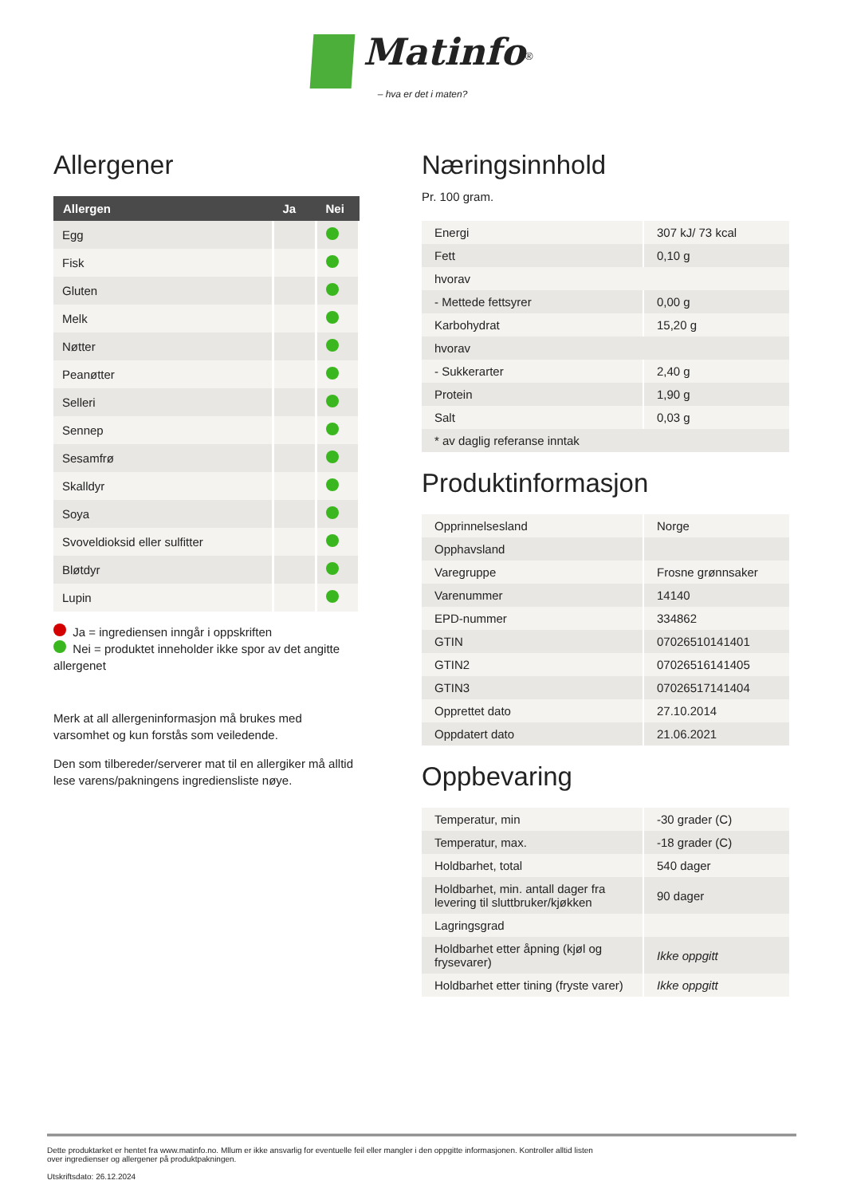Matinfo<sup>®</sup>
– hva er det i maten?
Allergener
| Allergen | Ja | Nei |
| --- | --- | --- |
| Egg | | |
| Fisk | | |
| Gluten | | |
| Melk | | |
| Nøtter | | |
| Peanøtter | | |
| Selleri | | |
| Sennep | | |
| Sesamfrø | | |
| Skalldyr | | |
| Soya | | |
| Svoveldioksid eller sulfitter | | |
| Bløtdyr | | |
| Lupin | | |
Ja = ingrediensen inngår i oppskriften
Nei = produktet inneholder ikke spor av det angitte allergenet
Merk at all allergeninformasjon må brukes med varsomhet og kun forstås som veiledende.
Den som tilbereder/serverer mat til en allergiker må alltid lese varens/pakningens ingrediensliste nøye.
Næringsinnhold
Pr. 100 gram.
| Energi | 307 kJ/ 73 kcal |
| Fett | 0,10 g |
| hvorav | |
| - Mettede fettsyrer | 0,00 g |
| Karbohydrat | 15,20 g |
| hvorav | |
| - Sukkerarter | 2,40 g |
| Protein | 1,90 g |
| Salt | 0,03 g |
| * av daglig referanse inntak | |
Produktinformasjon
| Opprinnelsesland | Norge |
| Opphavsland | |
| Varegruppe | Frosne grønnsaker |
| Varenummer | 14140 |
| EPD-nummer | 334862 |
| GTIN | 07026510141401 |
| GTIN2 | 07026516141405 |
| GTIN3 | 07026517141404 |
| Opprettet dato | 27.10.2014 |
| Oppdatert dato | 21.06.2021 |
Oppbevaring
| Temperatur, min | -30 grader (C) |
| Temperatur, max. | -18 grader (C) |
| Holdbarhet, total | 540 dager |
| Holdbarhet, min. antall dager fra levering til sluttbruker/kjøkken | 90 dager |
| Lagringsgrad | |
| Holdbarhet etter åpning (kjøl og frysevarer) | Ikke oppgitt |
| Holdbarhet etter tining (fryste varer) | Ikke oppgitt |
Dette produktarket er hentet fra www.matinfo.no. Mllum er ikke ansvarlig for eventuelle feil eller mangler i den oppgitte informasjonen. Kontroller alltid listen
over ingredienser og allergener på produktpakningen.
Utskriftsdato: 26.12.2024